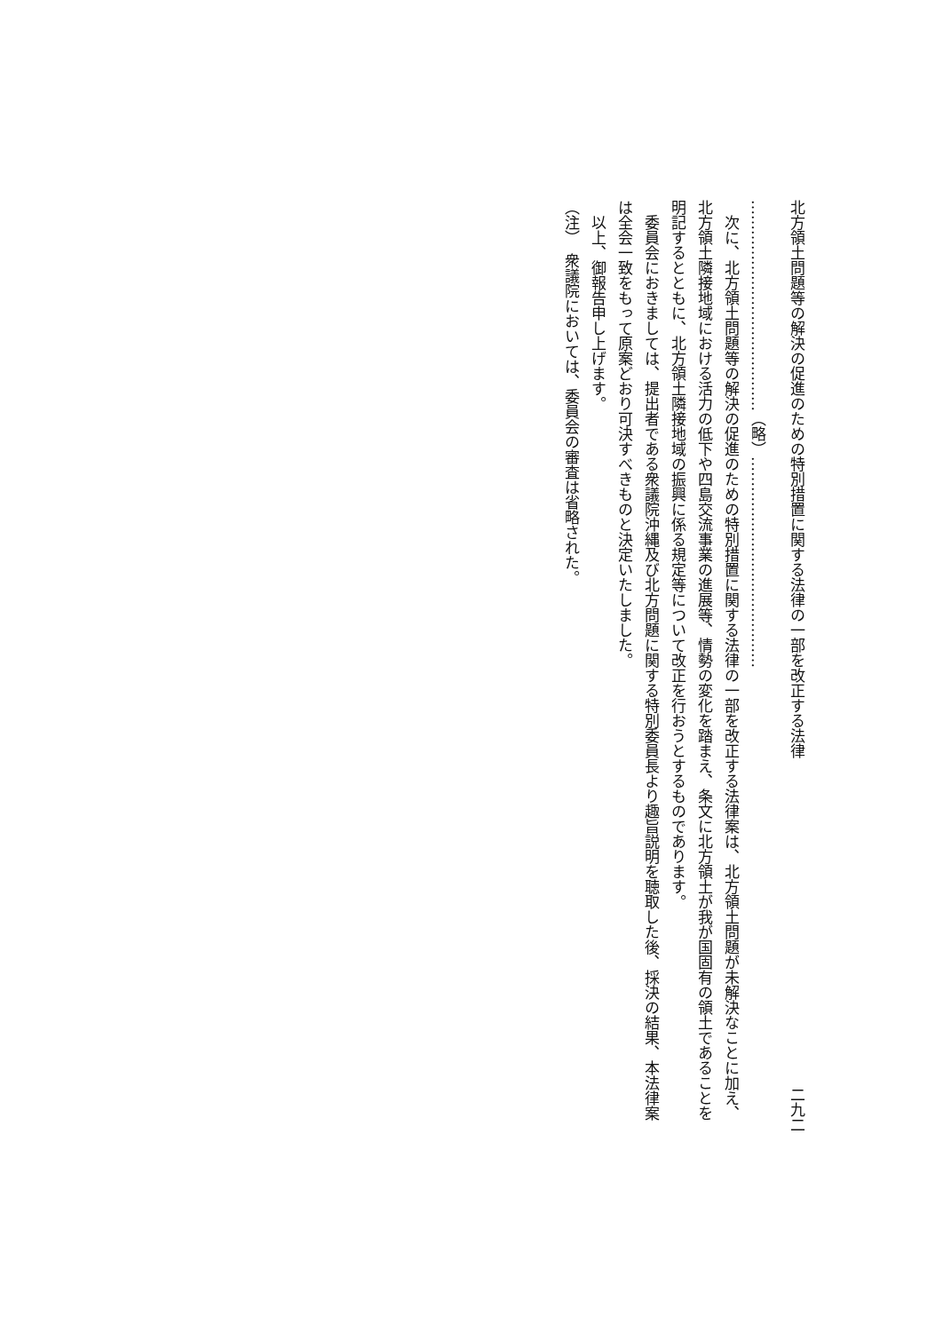北方領土問題等の解決の促進のための特別措置に関する法律の一部を改正する法律 二九二
……………………………………（略）……………………………………
次に、北方領土問題等の解決の促進のための特別措置に関する法律の一部を改正する法律案は、北方領土問題が未解決なことに加え、北方領土隣接地域における活力の低下や四島交流事業の進展等、情勢の変化を踏まえ、条文に北方領土が我が国固有の領土であることを明記するとともに、北方領土隣接地域の振興に係る規定等について改正を行おうとするものであります。
委員会におきましては、提出者である衆議院沖縄及び北方問題に関する特別委員長より趣旨説明を聴取した後、採決の結果、本法律案は全会一致をもって原案どおり可決すべきものと決定いたしました。
以上、御報告申し上げます。
（注）　衆議院においては、委員会の審査は省略された。